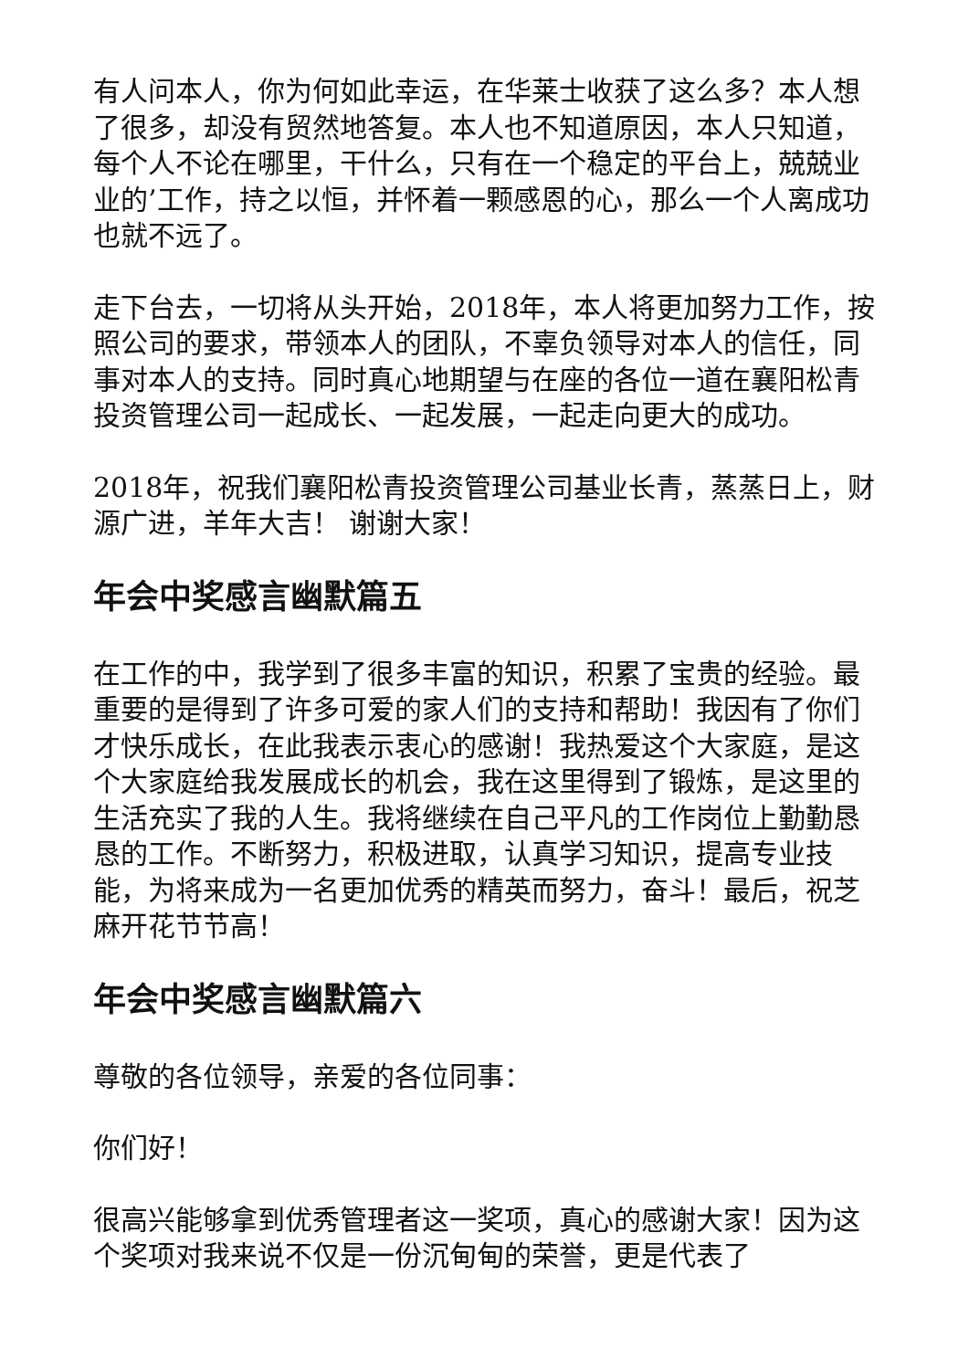有人问本人，你为何如此幸运，在华莱士收获了这么多？本人想了很多，却没有贸然地答复。本人也不知道原因，本人只知道，每个人不论在哪里，干什么，只有在一个稳定的平台上，兢兢业业的’工作，持之以恒，并怀着一颗感恩的心，那么一个人离成功也就不远了。
走下台去，一切将从头开始，2018年，本人将更加努力工作，按照公司的要求，带领本人的团队，不辜负领导对本人的信任，同事对本人的支持。同时真心地期望与在座的各位一道在襄阳松青投资管理公司一起成长、一起发展，一起走向更大的成功。
2018年，祝我们襄阳松青投资管理公司基业长青，蒸蒸日上，财源广进，羊年大吉！ 谢谢大家！
年会中奖感言幽默篇五
在工作的中，我学到了很多丰富的知识，积累了宝贵的经验。最重要的是得到了许多可爱的家人们的支持和帮助！我因有了你们才快乐成长，在此我表示衷心的感谢！我热爱这个大家庭，是这个大家庭给我发展成长的机会，我在这里得到了锻炼，是这里的生活充实了我的人生。我将继续在自己平凡的工作岗位上勤勤恳恳的工作。不断努力，积极进取，认真学习知识，提高专业技能，为将来成为一名更加优秀的精英而努力，奋斗！最后，祝芝麻开花节节高！
年会中奖感言幽默篇六
尊敬的各位领导，亲爱的各位同事：
你们好！
很高兴能够拿到优秀管理者这一奖项，真心的感谢大家！因为这个奖项对我来说不仅是一份沉甸甸的荣誉，更是代表了